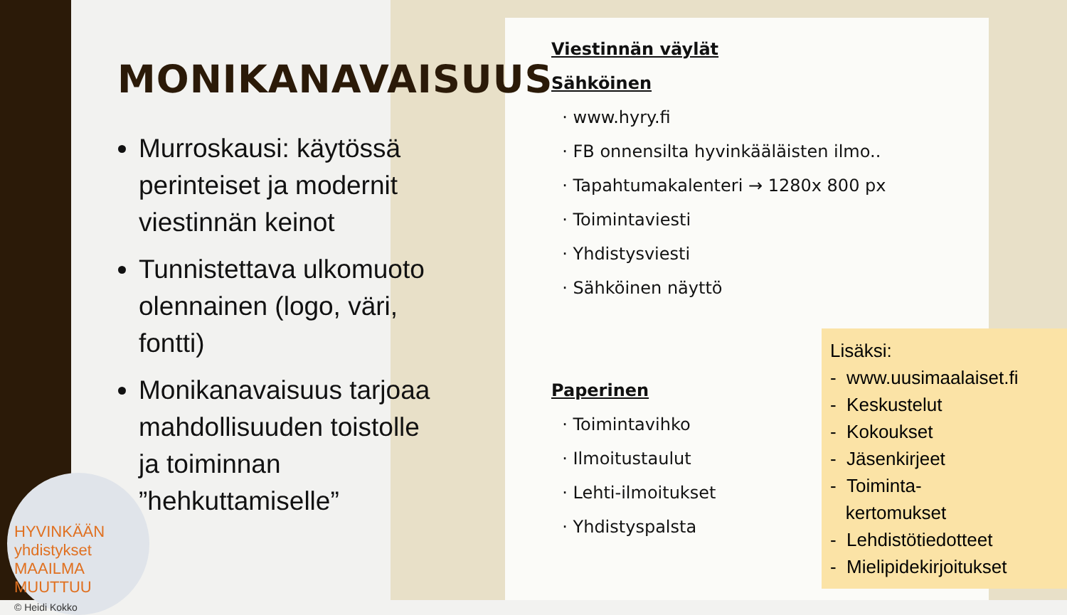MONIKANAVAISUUS
Murroskausi: käytössä perinteiset ja modernit viestinnän keinot
Tunnistettava ulkomuoto olennainen (logo, väri, fontti)
Monikanavaisuus tarjoaa mahdollisuuden toistolle ja toiminnan ”hehkuttamiselle”
Viestinnän väylät
Sähköinen
· www.hyry.fi
· FB onnensilta hyvinkääläisten ilmo..
· Tapahtumakalenteri → 1280x 800 px
· Toimintaviesti
· Yhdistysviesti
· Sähköinen näyttö
Paperinen
· Toimintavihko
· Ilmoitustaulut
· Lehti-ilmoitukset
· Yhdistyspalsta
Lisäksi:
- www.uusimaalaiset.fi
- Keskustelut
- Kokoukset
- Jäsenkirjeet
- Toiminta-
kertomukset
- Lehdistötiedotteet
- Mielipidekirjoitukset
HYVINKÄÄN yhdistykset
MAAILMA MUUTTUU
© Heidi Kokko